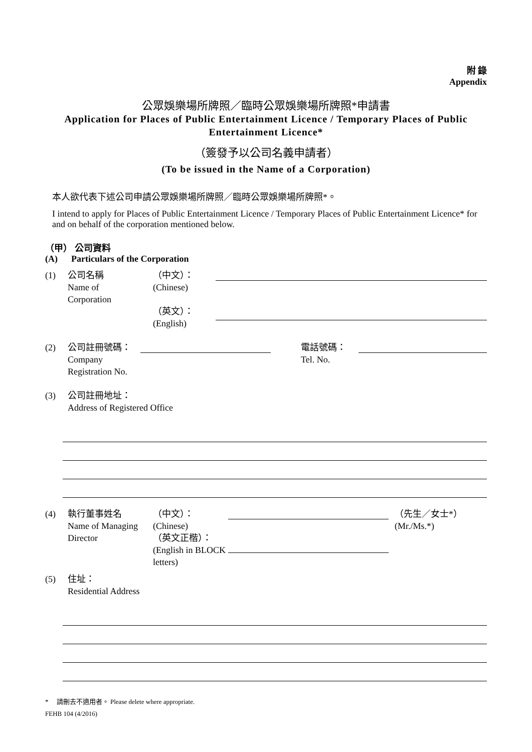附 錄
Appendix
公眾娛樂場所牌照／臨時公眾娛樂場所牌照*申請書
Application for Places of Public Entertainment Licence / Temporary Places of Public Entertainment Licence*
（簽發予以公司名義申請者）
(To be issued in the Name of a Corporation)
本人欲代表下述公司申請公眾娛樂場所牌照／臨時公眾娛樂場所牌照*。
I intend to apply for Places of Public Entertainment Licence / Temporary Places of Public Entertainment Licence* for and on behalf of the corporation mentioned below.
（甲） 公司資料
(A) Particulars of the Corporation
(1) 公司名稱
Name of
Corporation （中文）：
(Chinese)
（英文）：
(English)
(2) 公司註冊號碼：
Company Registration No.
電話號碼：
Tel. No.
(3) 公司註冊地址：
Address of Registered Office
(4) 執行董事姓名
Name of Managing Director （中文）：
(Chinese)
（英文正楷）：
(English in BLOCK letters)
（先生／女士*）
(Mr./Ms.*)
(5) 住址：
Residential Address
* 請刪去不適用者。 Please delete where appropriate.
FEHB 104 (4/2016)